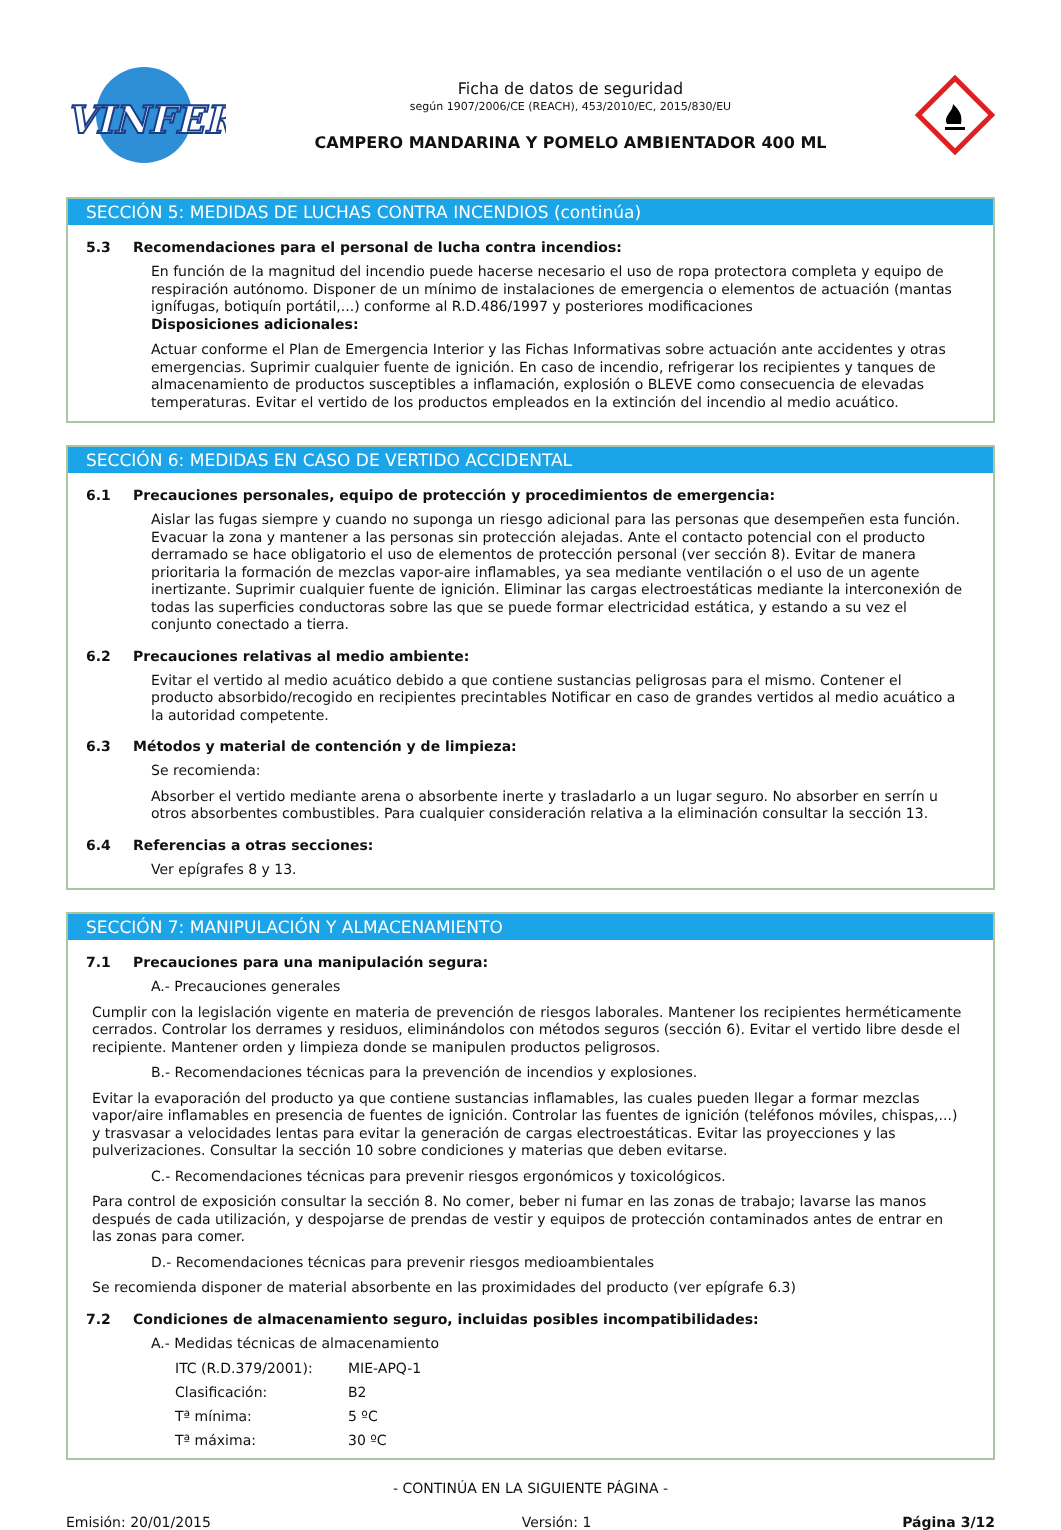VINFER
Ficha de datos de seguridad
según 1907/2006/CE (REACH), 453/2010/EC, 2015/830/EU
CAMPERO MANDARINA Y POMELO AMBIENTADOR 400 ML
SECCIÓN 5: MEDIDAS DE LUCHAS CONTRA INCENDIOS (continúa)
5.3 Recomendaciones para el personal de lucha contra incendios:
En función de la magnitud del incendio puede hacerse necesario el uso de ropa protectora completa y equipo de respiración autónomo. Disponer de un mínimo de instalaciones de emergencia o elementos de actuación (mantas ignífugas, botiquín portátil,...) conforme al R.D.486/1997 y posteriores modificaciones
Disposiciones adicionales:
Actuar conforme el Plan de Emergencia Interior y las Fichas Informativas sobre actuación ante accidentes y otras emergencias. Suprimir cualquier fuente de ignición. En caso de incendio, refrigerar los recipientes y tanques de almacenamiento de productos susceptibles a inflamación, explosión o BLEVE como consecuencia de elevadas temperaturas. Evitar el vertido de los productos empleados en la extinción del incendio al medio acuático.
SECCIÓN 6: MEDIDAS EN CASO DE VERTIDO ACCIDENTAL
6.1 Precauciones personales, equipo de protección y procedimientos de emergencia:
Aislar las fugas siempre y cuando no suponga un riesgo adicional para las personas que desempeñen esta función. Evacuar la zona y mantener a las personas sin protección alejadas. Ante el contacto potencial con el producto derramado se hace obligatorio el uso de elementos de protección personal (ver sección 8). Evitar de manera prioritaria la formación de mezclas vapor-aire inflamables, ya sea mediante ventilación o el uso de un agente inertizante. Suprimir cualquier fuente de ignición. Eliminar las cargas electroestáticas mediante la interconexión de todas las superficies conductoras sobre las que se puede formar electricidad estática, y estando a su vez el conjunto conectado a tierra.
6.2 Precauciones relativas al medio ambiente:
Evitar el vertido al medio acuático debido a que contiene sustancias peligrosas para el mismo. Contener el producto absorbido/recogido en recipientes precintables Notificar en caso de grandes vertidos al medio acuático a la autoridad competente.
6.3 Métodos y material de contención y de limpieza:
Se recomienda:
Absorber el vertido mediante arena o absorbente inerte y trasladarlo a un lugar seguro. No absorber en serrín u otros absorbentes combustibles. Para cualquier consideración relativa a la eliminación consultar la sección 13.
6.4 Referencias a otras secciones:
Ver epígrafes 8 y 13.
SECCIÓN 7: MANIPULACIÓN Y ALMACENAMIENTO
7.1 Precauciones para una manipulación segura:
A.- Precauciones generales
Cumplir con la legislación vigente en materia de prevención de riesgos laborales. Mantener los recipientes herméticamente cerrados. Controlar los derrames y residuos, eliminándolos con métodos seguros (sección 6). Evitar el vertido libre desde el recipiente. Mantener orden y limpieza donde se manipulen productos peligrosos.
B.- Recomendaciones técnicas para la prevención de incendios y explosiones.
Evitar la evaporación del producto ya que contiene sustancias inflamables, las cuales pueden llegar a formar mezclas vapor/aire inflamables en presencia de fuentes de ignición. Controlar las fuentes de ignición (teléfonos móviles, chispas,...) y trasvasar a velocidades lentas para evitar la generación de cargas electroestáticas. Evitar las proyecciones y las pulverizaciones. Consultar la sección 10 sobre condiciones y materias que deben evitarse.
C.- Recomendaciones técnicas para prevenir riesgos ergonómicos y toxicológicos.
Para control de exposición consultar la sección 8. No comer, beber ni fumar en las zonas de trabajo; lavarse las manos después de cada utilización, y despojarse de prendas de vestir y equipos de protección contaminados antes de entrar en las zonas para comer.
D.- Recomendaciones técnicas para prevenir riesgos medioambientales
Se recomienda disponer de material absorbente en las proximidades del producto (ver epígrafe 6.3)
7.2 Condiciones de almacenamiento seguro, incluidas posibles incompatibilidades:
A.- Medidas técnicas de almacenamiento
ITC (R.D.379/2001): MIE-APQ-1
Clasificación: B2
Tª mínima: 5 ºC
Tª máxima: 30 ºC
- CONTINÚA EN LA SIGUIENTE PÁGINA -
Emisión: 20/01/2015 Versión: 1 Página 3/12